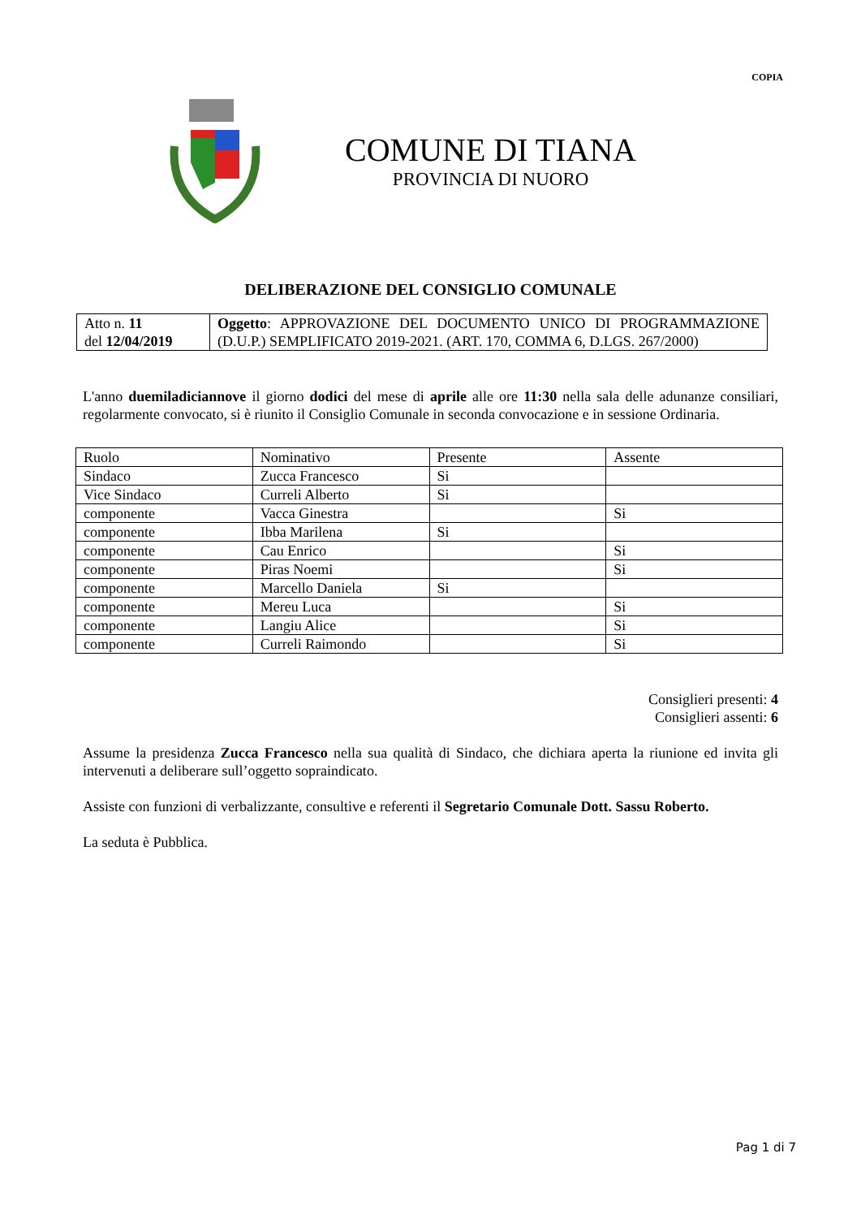COPIA
COMUNE DI TIANA
PROVINCIA DI NUORO
DELIBERAZIONE DEL CONSIGLIO COMUNALE
| Atto n. 11 del 12/04/2019 | Oggetto : APPROVAZIONE DEL DOCUMENTO UNICO DI PROGRAMMAZIONE (D.U.P.) SEMPLIFICATO 2019-2021. (ART. 170, COMMA 6, D.LGS. 267/2000) |
L'anno duemiladiciannove il giorno dodici del mese di aprile alle ore 11:30 nella sala delle adunanze consiliari, regolarmente convocato, si è riunito il Consiglio Comunale in seconda convocazione e in sessione Ordinaria.
| Ruolo | Nominativo | Presente | Assente |
| Sindaco | Zucca Francesco | Si | |
| Vice Sindaco | Curreli Alberto | Si | |
| componente | Vacca Ginestra | | Si |
| componente | Ibba Marilena | Si | |
| componente | Cau Enrico | | Si |
| componente | Piras Noemi | | Si |
| componente | Marcello Daniela | Si | |
| componente | Mereu Luca | | Si |
| componente | Langiu Alice | | Si |
| componente | Curreli Raimondo | | Si |
Consiglieri presenti: 4
Consiglieri assenti: 6
Assume la presidenza Zucca Francesco nella sua qualità di Sindaco, che dichiara aperta la riunione ed invita gli intervenuti a deliberare sull’oggetto sopraindicato.
Assiste con funzioni di verbalizzante, consultive e referenti il Segretario Comunale Dott. Sassu Roberto.
La seduta è Pubblica.
Pag 1 di 7